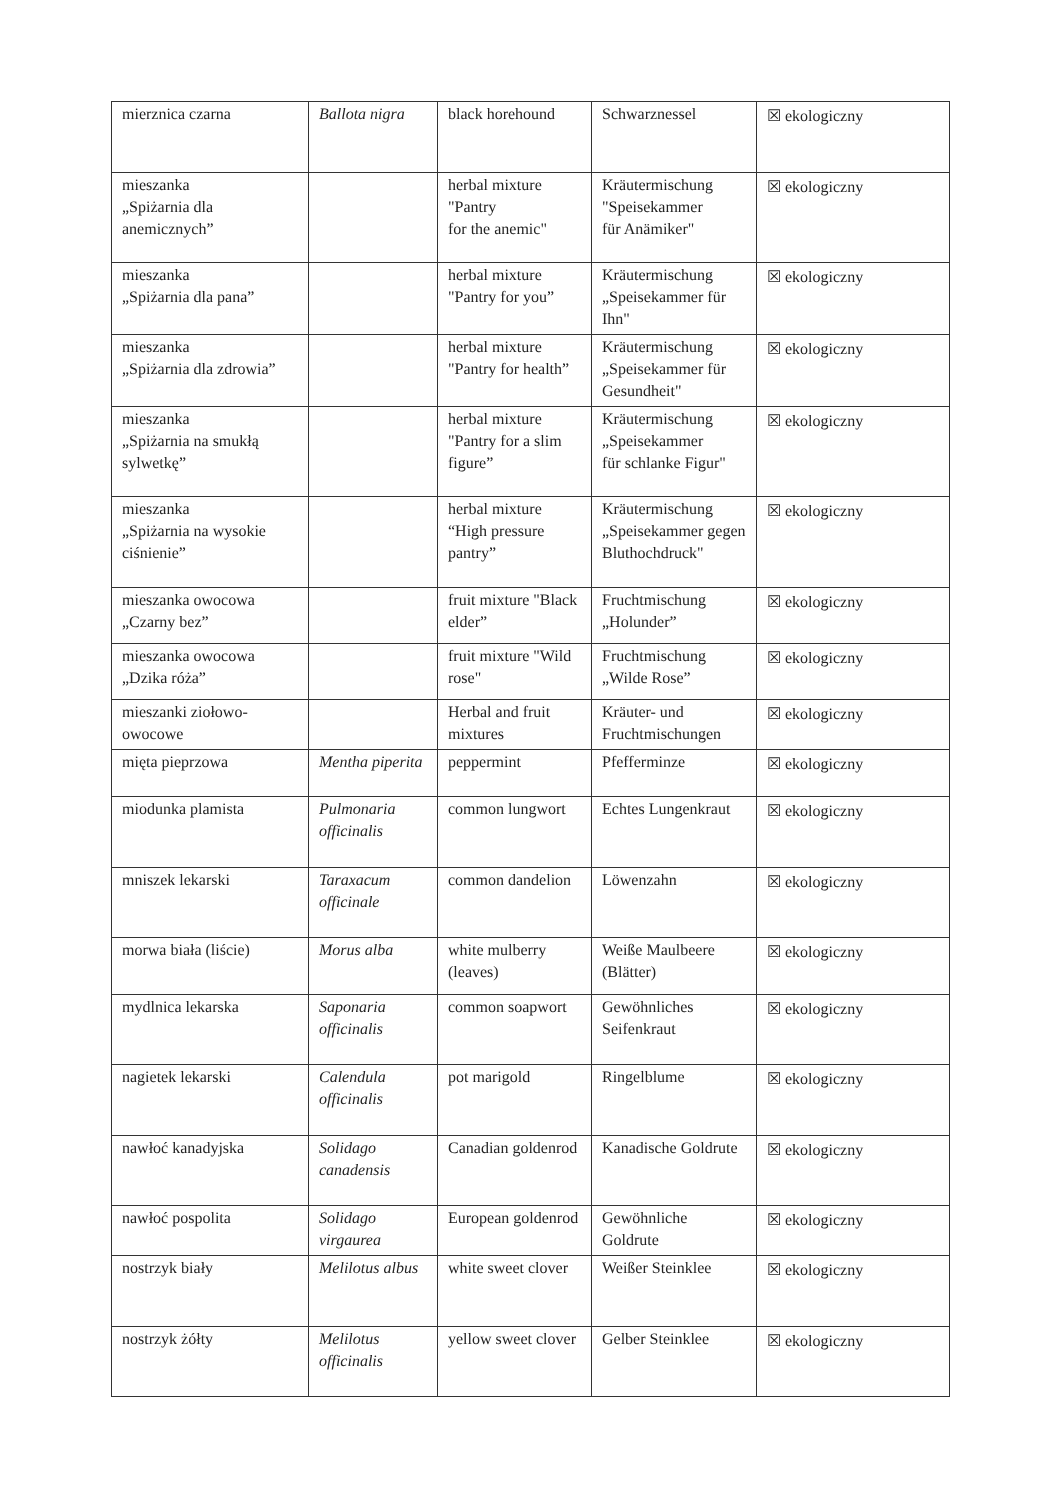| mierznica czarna | Ballota nigra | black horehound | Schwarznessel | ☒ ekologiczny |
| mieszanka „Spiżarnia dla anemicznych” | | herbal mixture "Pantry for the anemic" | Kräutermischung "Speisekammer für Anämiker" | ☒ ekologiczny |
| mieszanka „Spiżarnia dla pana” | | herbal mixture "Pantry for you” | Kräutermischung „Speisekammer für Ihn" | ☒ ekologiczny |
| mieszanka „Spiżarnia dla zdrowia” | | herbal mixture "Pantry for health” | Kräutermischung „Speisekammer für Gesundheit" | ☒ ekologiczny |
| mieszanka „Spiżarnia na smukłą sylwetkę” | | herbal mixture "Pantry for a slim figure” | Kräutermischung „Speisekammer für schlanke Figur" | ☒ ekologiczny |
| mieszanka „Spiżarnia na wysokie ciśnienie” | | herbal mixture “High pressure pantry” | Kräutermischung „Speisekammer gegen Bluthochdruck" | ☒ ekologiczny |
| mieszanka owocowa „Czarny bez” | | fruit mixture "Black elder” | Fruchtmischung „Holunder” | ☒ ekologiczny |
| mieszanka owocowa „Dzika róża” | | fruit mixture "Wild rose" | Fruchtmischung „Wilde Rose” | ☒ ekologiczny |
| mieszanki ziołowo-owocowe | | Herbal and fruit mixtures | Kräuter- und Fruchtmischungen | ☒ ekologiczny |
| mięta pieprzowa | Mentha piperita | peppermint | Pfefferminze | ☒ ekologiczny |
| miodunka plamista | Pulmonaria officinalis | common lungwort | Echtes Lungenkraut | ☒ ekologiczny |
| mniszek lekarski | Taraxacum officinale | common dandelion | Löwenzahn | ☒ ekologiczny |
| morwa biała (liście) | Morus alba | white mulberry (leaves) | Weiße Maulbeere (Blätter) | ☒ ekologiczny |
| mydlnica lekarska | Saponaria officinalis | common soapwort | Gewöhnliches Seifenkraut | ☒ ekologiczny |
| nagietek lekarski | Calendula officinalis | pot marigold | Ringelblume | ☒ ekologiczny |
| nawłoć kanadyjska | Solidago canadensis | Canadian goldenrod | Kanadische Goldrute | ☒ ekologiczny |
| nawłoć pospolita | Solidago virgaurea | European goldenrod | Gewöhnliche Goldrute | ☒ ekologiczny |
| nostrzyk biały | Melilotus albus | white sweet clover | Weißer Steinklee | ☒ ekologiczny |
| nostrzyk żółty | Melilotus officinalis | yellow sweet clover | Gelber Steinklee | ☒ ekologiczny |